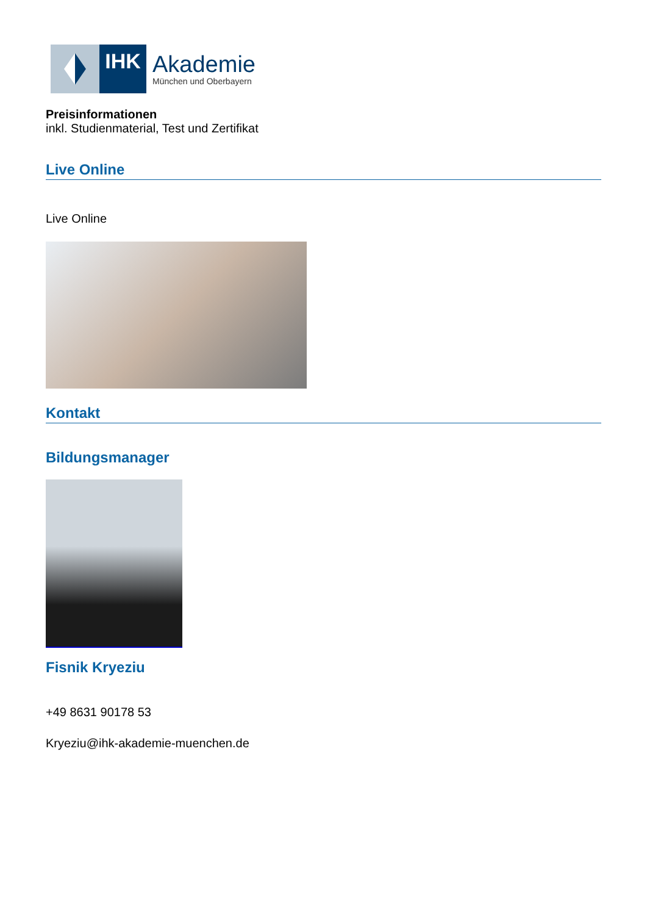IHK
Akademie
München und Oberbayern
Preisinformationen
inkl. Studienmaterial, Test und Zertifikat
Live Online
Live Online
Kontakt
Bildungsmanager
Fisnik Kryeziu
+49 8631 90178 53
Kryeziu@ihk-akademie-muenchen.de